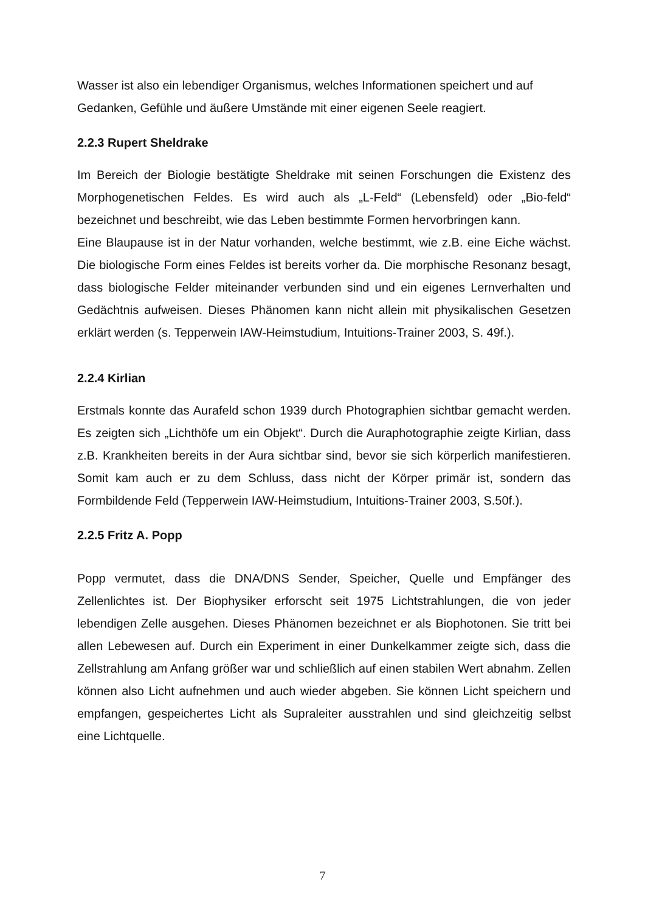Wasser ist also ein lebendiger Organismus, welches Informationen speichert und auf Gedanken, Gefühle und äußere Umstände mit einer eigenen Seele reagiert.
2.2.3 Rupert Sheldrake
Im Bereich der Biologie bestätigte Sheldrake mit seinen Forschungen die Existenz des Morphogenetischen Feldes. Es wird auch als „L-Feld“ (Lebensfeld) oder „Bio-feld“ bezeichnet und beschreibt, wie das Leben bestimmte Formen hervorbringen kann.
Eine Blaupause ist in der Natur vorhanden, welche bestimmt, wie z.B. eine Eiche wächst. Die biologische Form eines Feldes ist bereits vorher da. Die morphische Resonanz besagt, dass biologische Felder miteinander verbunden sind und ein eigenes Lernverhalten und Gedächtnis aufweisen. Dieses Phänomen kann nicht allein mit physikalischen Gesetzen erklärt werden (s. Tepperwein IAW-Heimstudium, Intuitions-Trainer 2003, S. 49f.).
2.2.4 Kirlian
Erstmals konnte das Aurafeld schon 1939 durch Photographien sichtbar gemacht werden. Es zeigten sich „Lichthöfe um ein Objekt“. Durch die Auraphotographie zeigte Kirlian, dass z.B. Krankheiten bereits in der Aura sichtbar sind, bevor sie sich körperlich manifestieren. Somit kam auch er zu dem Schluss, dass nicht der Körper primär ist, sondern das Formbildende Feld (Tepperwein IAW-Heimstudium, Intuitions-Trainer 2003, S.50f.).
2.2.5 Fritz A. Popp
Popp vermutet, dass die DNA/DNS Sender, Speicher, Quelle und Empfänger des Zellenlichtes ist. Der Biophysiker erforscht seit 1975 Lichtstrahlungen, die von jeder lebendigen Zelle ausgehen. Dieses Phänomen bezeichnet er als Biophotonen. Sie tritt bei allen Lebewesen auf. Durch ein Experiment in einer Dunkelkammer zeigte sich, dass die Zellstrahlung am Anfang größer war und schließlich auf einen stabilen Wert abnahm. Zellen können also Licht aufnehmen und auch wieder abgeben. Sie können Licht speichern und empfangen, gespeichertes Licht als Supraleiter ausstrahlen und sind gleichzeitig selbst eine Lichtquelle.
7